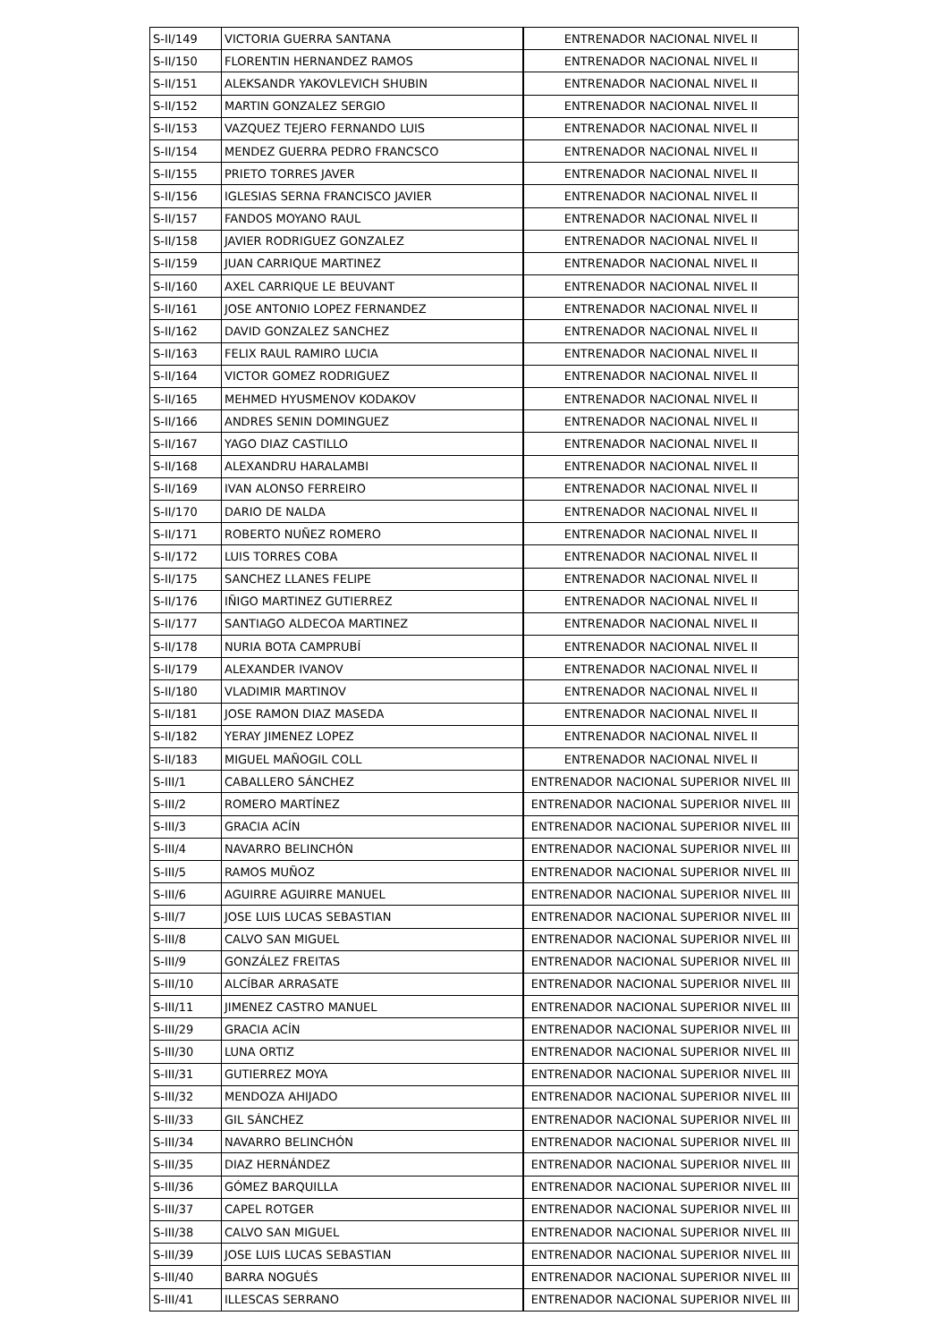| S-II/149 | VICTORIA GUERRA SANTANA | ENTRENADOR NACIONAL NIVEL II |
| S-II/150 | FLORENTIN HERNANDEZ RAMOS | ENTRENADOR NACIONAL NIVEL II |
| S-II/151 | ALEKSANDR YAKOVLEVICH SHUBIN | ENTRENADOR NACIONAL NIVEL II |
| S-II/152 | MARTIN GONZALEZ SERGIO | ENTRENADOR NACIONAL NIVEL II |
| S-II/153 | VAZQUEZ TEJERO FERNANDO LUIS | ENTRENADOR NACIONAL NIVEL II |
| S-II/154 | MENDEZ GUERRA PEDRO FRANCSCO | ENTRENADOR NACIONAL NIVEL II |
| S-II/155 | PRIETO TORRES JAVER | ENTRENADOR NACIONAL NIVEL II |
| S-II/156 | IGLESIAS SERNA FRANCISCO JAVIER | ENTRENADOR NACIONAL NIVEL II |
| S-II/157 | FANDOS MOYANO RAUL | ENTRENADOR NACIONAL NIVEL II |
| S-II/158 | JAVIER RODRIGUEZ GONZALEZ | ENTRENADOR NACIONAL NIVEL II |
| S-II/159 | JUAN CARRIQUE MARTINEZ | ENTRENADOR NACIONAL NIVEL II |
| S-II/160 | AXEL CARRIQUE LE BEUVANT | ENTRENADOR NACIONAL NIVEL II |
| S-II/161 | JOSE ANTONIO LOPEZ FERNANDEZ | ENTRENADOR NACIONAL NIVEL II |
| S-II/162 | DAVID GONZALEZ SANCHEZ | ENTRENADOR NACIONAL NIVEL II |
| S-II/163 | FELIX RAUL RAMIRO LUCIA | ENTRENADOR NACIONAL NIVEL II |
| S-II/164 | VICTOR GOMEZ RODRIGUEZ | ENTRENADOR NACIONAL NIVEL II |
| S-II/165 | MEHMED HYUSMENOV KODAKOV | ENTRENADOR NACIONAL NIVEL II |
| S-II/166 | ANDRES SENIN DOMINGUEZ | ENTRENADOR NACIONAL NIVEL II |
| S-II/167 | YAGO DIAZ CASTILLO | ENTRENADOR NACIONAL NIVEL II |
| S-II/168 | ALEXANDRU HARALAMBI | ENTRENADOR NACIONAL NIVEL II |
| S-II/169 | IVAN ALONSO FERREIRO | ENTRENADOR NACIONAL NIVEL II |
| S-II/170 | DARIO DE NALDA | ENTRENADOR NACIONAL NIVEL II |
| S-II/171 | ROBERTO NUÑEZ ROMERO | ENTRENADOR NACIONAL NIVEL II |
| S-II/172 | LUIS TORRES COBA | ENTRENADOR NACIONAL NIVEL II |
| S-II/175 | SANCHEZ LLANES FELIPE | ENTRENADOR NACIONAL NIVEL II |
| S-II/176 | IÑIGO MARTINEZ GUTIERREZ | ENTRENADOR NACIONAL NIVEL II |
| S-II/177 | SANTIAGO ALDECOA MARTINEZ | ENTRENADOR NACIONAL NIVEL II |
| S-II/178 | NURIA BOTA CAMPRUBÍ | ENTRENADOR NACIONAL NIVEL II |
| S-II/179 | ALEXANDER IVANOV | ENTRENADOR NACIONAL NIVEL II |
| S-II/180 | VLADIMIR MARTINOV | ENTRENADOR NACIONAL NIVEL II |
| S-II/181 | JOSE RAMON DIAZ MASEDA | ENTRENADOR NACIONAL NIVEL II |
| S-II/182 | YERAY JIMENEZ LOPEZ | ENTRENADOR NACIONAL NIVEL II |
| S-II/183 | MIGUEL MAÑOGIL COLL | ENTRENADOR NACIONAL NIVEL II |
| S-III/1 | CABALLERO SÁNCHEZ | ENTRENADOR NACIONAL SUPERIOR NIVEL III |
| S-III/2 | ROMERO MARTÍNEZ | ENTRENADOR NACIONAL SUPERIOR NIVEL III |
| S-III/3 | GRACIA ACÍN | ENTRENADOR NACIONAL SUPERIOR NIVEL III |
| S-III/4 | NAVARRO BELINCHÓN | ENTRENADOR NACIONAL SUPERIOR NIVEL III |
| S-III/5 | RAMOS MUÑOZ | ENTRENADOR NACIONAL SUPERIOR NIVEL III |
| S-III/6 | AGUIRRE AGUIRRE MANUEL | ENTRENADOR NACIONAL SUPERIOR NIVEL III |
| S-III/7 | JOSE LUIS LUCAS SEBASTIAN | ENTRENADOR NACIONAL SUPERIOR NIVEL III |
| S-III/8 | CALVO SAN MIGUEL | ENTRENADOR NACIONAL SUPERIOR NIVEL III |
| S-III/9 | GONZÁLEZ FREITAS | ENTRENADOR NACIONAL SUPERIOR NIVEL III |
| S-III/10 | ALCÍBAR ARRASATE | ENTRENADOR NACIONAL SUPERIOR NIVEL III |
| S-III/11 | JIMENEZ CASTRO MANUEL | ENTRENADOR NACIONAL SUPERIOR NIVEL III |
| S-III/29 | GRACIA ACÍN | ENTRENADOR NACIONAL SUPERIOR NIVEL III |
| S-III/30 | LUNA ORTIZ | ENTRENADOR NACIONAL SUPERIOR NIVEL III |
| S-III/31 | GUTIERREZ MOYA | ENTRENADOR NACIONAL SUPERIOR NIVEL III |
| S-III/32 | MENDOZA AHIJADO | ENTRENADOR NACIONAL SUPERIOR NIVEL III |
| S-III/33 | GIL SÁNCHEZ | ENTRENADOR NACIONAL SUPERIOR NIVEL III |
| S-III/34 | NAVARRO BELINCHÓN | ENTRENADOR NACIONAL SUPERIOR NIVEL III |
| S-III/35 | DIAZ HERNÁNDEZ | ENTRENADOR NACIONAL SUPERIOR NIVEL III |
| S-III/36 | GÓMEZ BARQUILLA | ENTRENADOR NACIONAL SUPERIOR NIVEL III |
| S-III/37 | CAPEL ROTGER | ENTRENADOR NACIONAL SUPERIOR NIVEL III |
| S-III/38 | CALVO SAN MIGUEL | ENTRENADOR NACIONAL SUPERIOR NIVEL III |
| S-III/39 | JOSE LUIS LUCAS SEBASTIAN | ENTRENADOR NACIONAL SUPERIOR NIVEL III |
| S-III/40 | BARRA NOGUÉS | ENTRENADOR NACIONAL SUPERIOR NIVEL III |
| S-III/41 | ILLESCAS SERRANO | ENTRENADOR NACIONAL SUPERIOR NIVEL III |